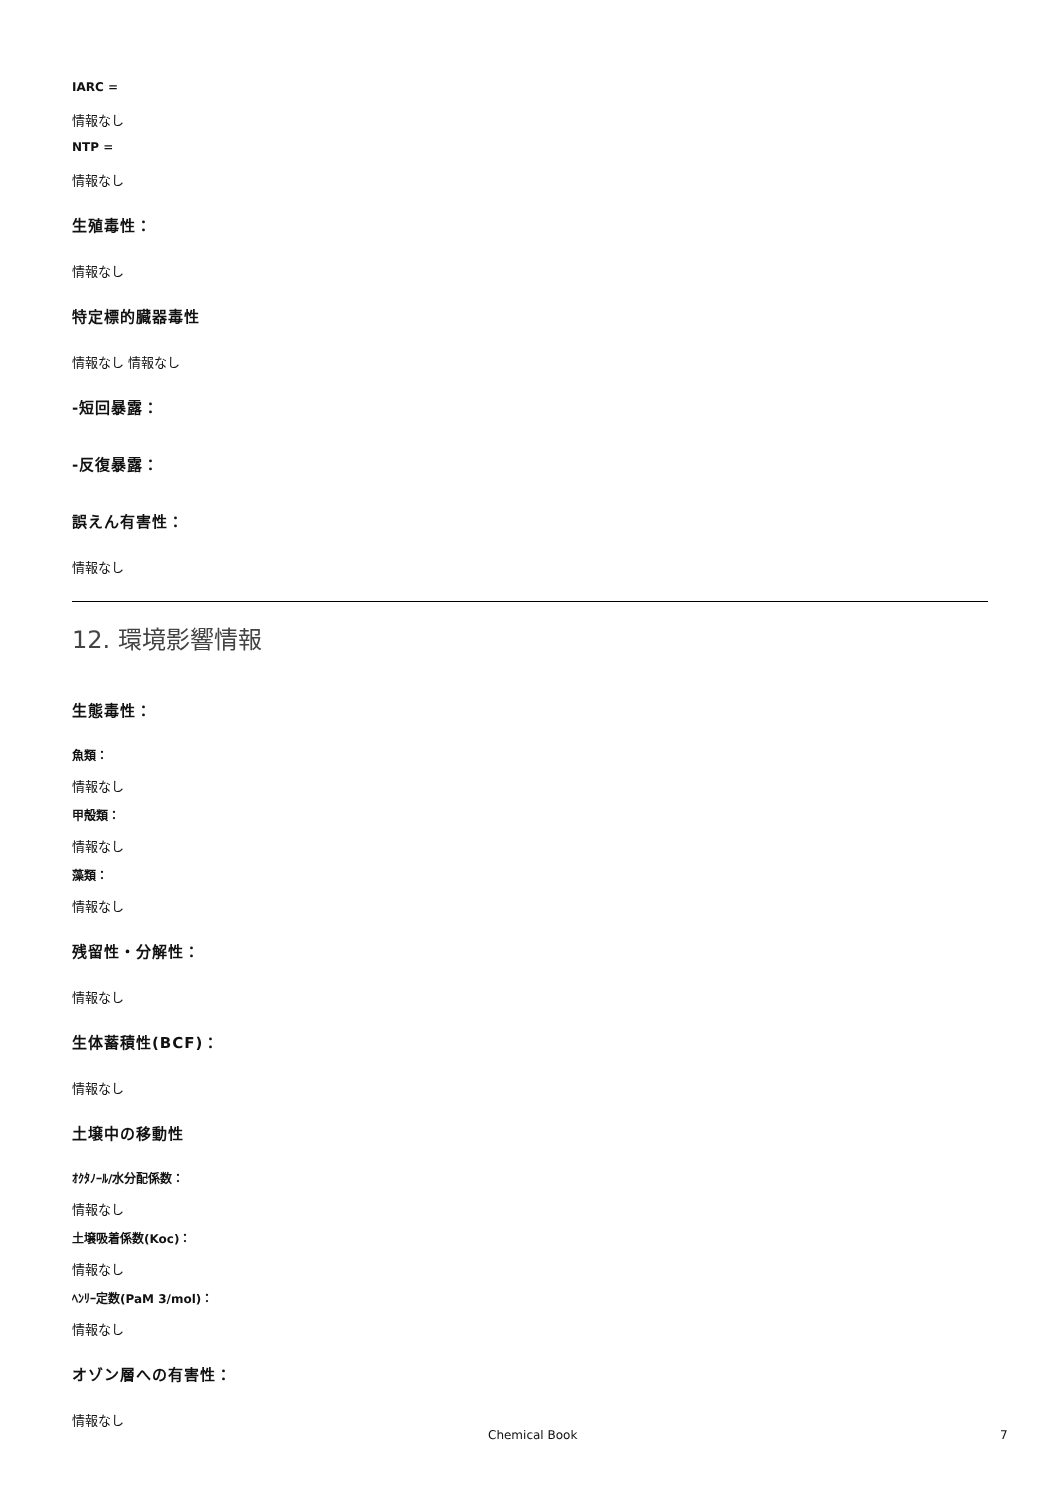IARC =
情報なし
NTP =
情報なし
生殖毒性：
情報なし
特定標的臓器毒性
情報なし 情報なし
-短回暴露：
-反復暴露：
誤えん有害性：
情報なし
12. 環境影響情報
生態毒性：
魚類：
情報なし
甲殻類：
情報なし
藻類：
情報なし
残留性・分解性：
情報なし
生体蓄積性(BCF)：
情報なし
土壌中の移動性
ｵｸﾀﾉｰﾙ/水分配係数：
情報なし
土壌吸着係数(Koc)：
情報なし
ﾍﾝﾘｰ定数(PaM 3/mol)：
情報なし
オゾン層への有害性：
情報なし
Chemical Book 7